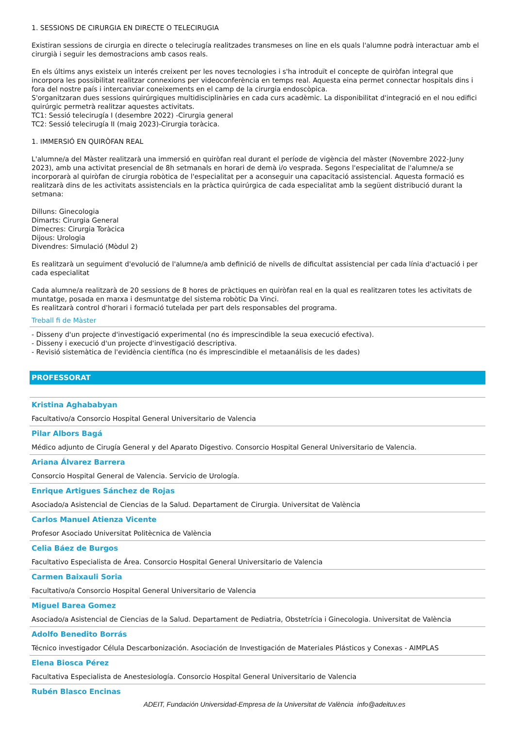1. SESSIONS DE CIRURGIA EN DIRECTE O TELECIRUGIA
Existiran sessions de cirurgia en directe o telecirugía realitzades transmeses on line en els quals l'alumne podrà interactuar amb el cirurgià i seguir les demostracions amb casos reals.
En els últims anys existeix un interés creixent per les noves tecnologies i s'ha introduït el concepte de quiròfan integral que incorpora les possibilitat realitzar connexions per videoconferència en temps real. Aquesta eina permet connectar hospitals dins i fora del nostre país i intercanviar coneixements en el camp de la cirurgia endoscòpica.
S'organitzaran dues sessions quirúrgiques multidisciplinàries en cada curs acadèmic. La disponibilitat d'integració en el nou edifici quirúrgic permetrà realitzar aquestes activitats.
TC1: Sessió telecirugía I (desembre 2022) -Cirurgia general
TC2: Sessió telecirugía II (maig 2023)-Cirurgia toràcica.
1. IMMERSIÓ EN QUIRÒFAN REAL
L'alumne/a del Màster realitzarà una immersió en quiròfan real durant el període de vigència del màster (Novembre 2022-Juny 2023), amb una activitat presencial de 8h setmanals en horari de demà i/o vesprada. Segons l'especialitat de l'alumne/a se incorporarà al quiròfan de cirurgia robòtica de l'especialitat per a aconseguir una capacitació assistencial. Aquesta formació es realitzarà dins de les activitats assistencials en la pràctica quirúrgica de cada especialitat amb la següent distribució durant la setmana:
Dilluns: Ginecologia
Dimarts: Cirurgia General
Dimecres: Cirurgia Toràcica
Dijous: Urologia
Divendres: Simulació (Mòdul 2)
Es realitzarà un seguiment d'evolució de l'alumne/a amb definició de nivells de dificultat assistencial per cada línia d'actuació i per cada especialitat
Cada alumne/a realitzarà de 20 sessions de 8 hores de pràctiques en quiròfan real en la qual es realitzaren totes les activitats de muntatge, posada en marxa i desmuntatge del sistema robòtic Da Vinci.
Es realitzarà control d'horari i formació tutelada per part dels responsables del programa.
Treball fi de Màster
- Disseny d'un projecte d'investigació experimental (no és imprescindible la seua execució efectiva).
- Disseny i execució d'un projecte d'investigació descriptiva.
- Revisió sistemàtica de l'evidència científica (no és imprescindible el metaanálisis de les dades)
PROFESSORAT
Kristina Aghababyan
Facultativo/a Consorcio Hospital General Universitario de Valencia
Pilar Albors Bagá
Médico adjunto de Cirugía General y del Aparato Digestivo. Consorcio Hospital General Universitario de Valencia.
Ariana Álvarez Barrera
Consorcio Hospital General de Valencia. Servicio de Urología.
Enrique Artigues Sánchez de Rojas
Asociado/a Asistencial de Ciencias de la Salud. Departament de Cirurgia. Universitat de València
Carlos Manuel Atienza Vicente
Profesor Asociado Universitat Politècnica de València
Celia Báez de Burgos
Facultativo Especialista de Área. Consorcio Hospital General Universitario de Valencia
Carmen Baixauli Soria
Facultativo/a Consorcio Hospital General Universitario de Valencia
Miguel Barea Gomez
Asociado/a Asistencial de Ciencias de la Salud. Departament de Pediatria, Obstetrícia i Ginecologia. Universitat de València
Adolfo Benedito Borrás
Técnico investigador Célula Descarbonización. Asociación de Investigación de Materiales Plásticos y Conexas - AIMPLAS
Elena Biosca Pérez
Facultativa Especialista de Anestesiología. Consorcio Hospital General Universitario de Valencia
Rubén Blasco Encinas
ADEIT, Fundación Universidad-Empresa de la Universitat de València info@adeituv.es